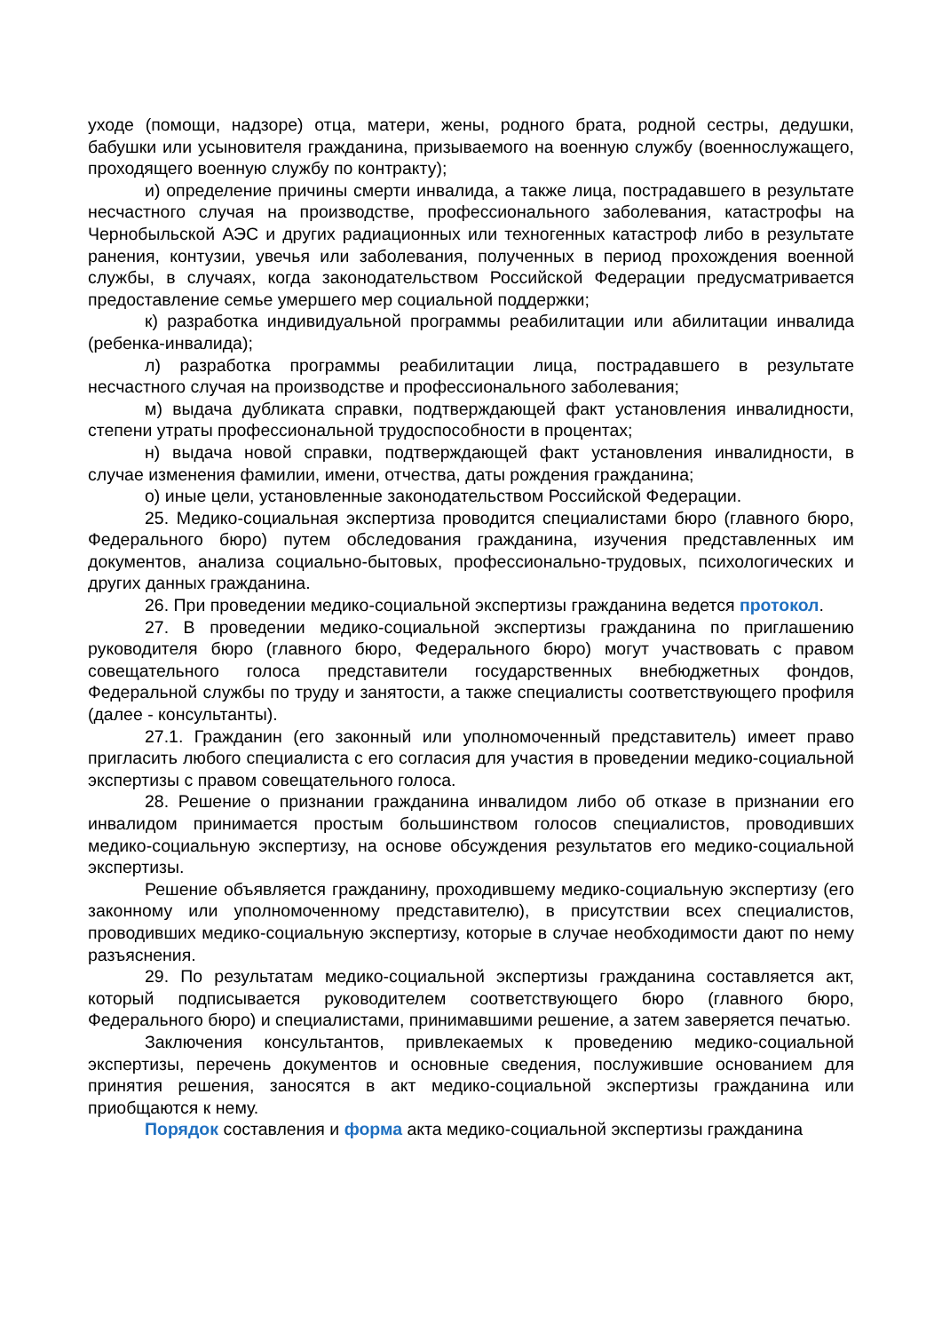уходе (помощи, надзоре) отца, матери, жены, родного брата, родной сестры, дедушки, бабушки или усыновителя гражданина, призываемого на военную службу (военнослужащего, проходящего военную службу по контракту);
и) определение причины смерти инвалида, а также лица, пострадавшего в результате несчастного случая на производстве, профессионального заболевания, катастрофы на Чернобыльской АЭС и других радиационных или техногенных катастроф либо в результате ранения, контузии, увечья или заболевания, полученных в период прохождения военной службы, в случаях, когда законодательством Российской Федерации предусматривается предоставление семье умершего мер социальной поддержки;
к) разработка индивидуальной программы реабилитации или абилитации инвалида (ребенка-инвалида);
л) разработка программы реабилитации лица, пострадавшего в результате несчастного случая на производстве и профессионального заболевания;
м) выдача дубликата справки, подтверждающей факт установления инвалидности, степени утраты профессиональной трудоспособности в процентах;
н) выдача новой справки, подтверждающей факт установления инвалидности, в случае изменения фамилии, имени, отчества, даты рождения гражданина;
о) иные цели, установленные законодательством Российской Федерации.
25. Медико-социальная экспертиза проводится специалистами бюро (главного бюро, Федерального бюро) путем обследования гражданина, изучения представленных им документов, анализа социально-бытовых, профессионально-трудовых, психологических и других данных гражданина.
26. При проведении медико-социальной экспертизы гражданина ведется протокол.
27. В проведении медико-социальной экспертизы гражданина по приглашению руководителя бюро (главного бюро, Федерального бюро) могут участвовать с правом совещательного голоса представители государственных внебюджетных фондов, Федеральной службы по труду и занятости, а также специалисты соответствующего профиля (далее - консультанты).
27.1. Гражданин (его законный или уполномоченный представитель) имеет право пригласить любого специалиста с его согласия для участия в проведении медико-социальной экспертизы с правом совещательного голоса.
28. Решение о признании гражданина инвалидом либо об отказе в признании его инвалидом принимается простым большинством голосов специалистов, проводивших медико-социальную экспертизу, на основе обсуждения результатов его медико-социальной экспертизы.
Решение объявляется гражданину, проходившему медико-социальную экспертизу (его законному или уполномоченному представителю), в присутствии всех специалистов, проводивших медико-социальную экспертизу, которые в случае необходимости дают по нему разъяснения.
29. По результатам медико-социальной экспертизы гражданина составляется акт, который подписывается руководителем соответствующего бюро (главного бюро, Федерального бюро) и специалистами, принимавшими решение, а затем заверяется печатью.
Заключения консультантов, привлекаемых к проведению медико-социальной экспертизы, перечень документов и основные сведения, послужившие основанием для принятия решения, заносятся в акт медико-социальной экспертизы гражданина или приобщаются к нему.
Порядок составления и форма акта медико-социальной экспертизы гражданина